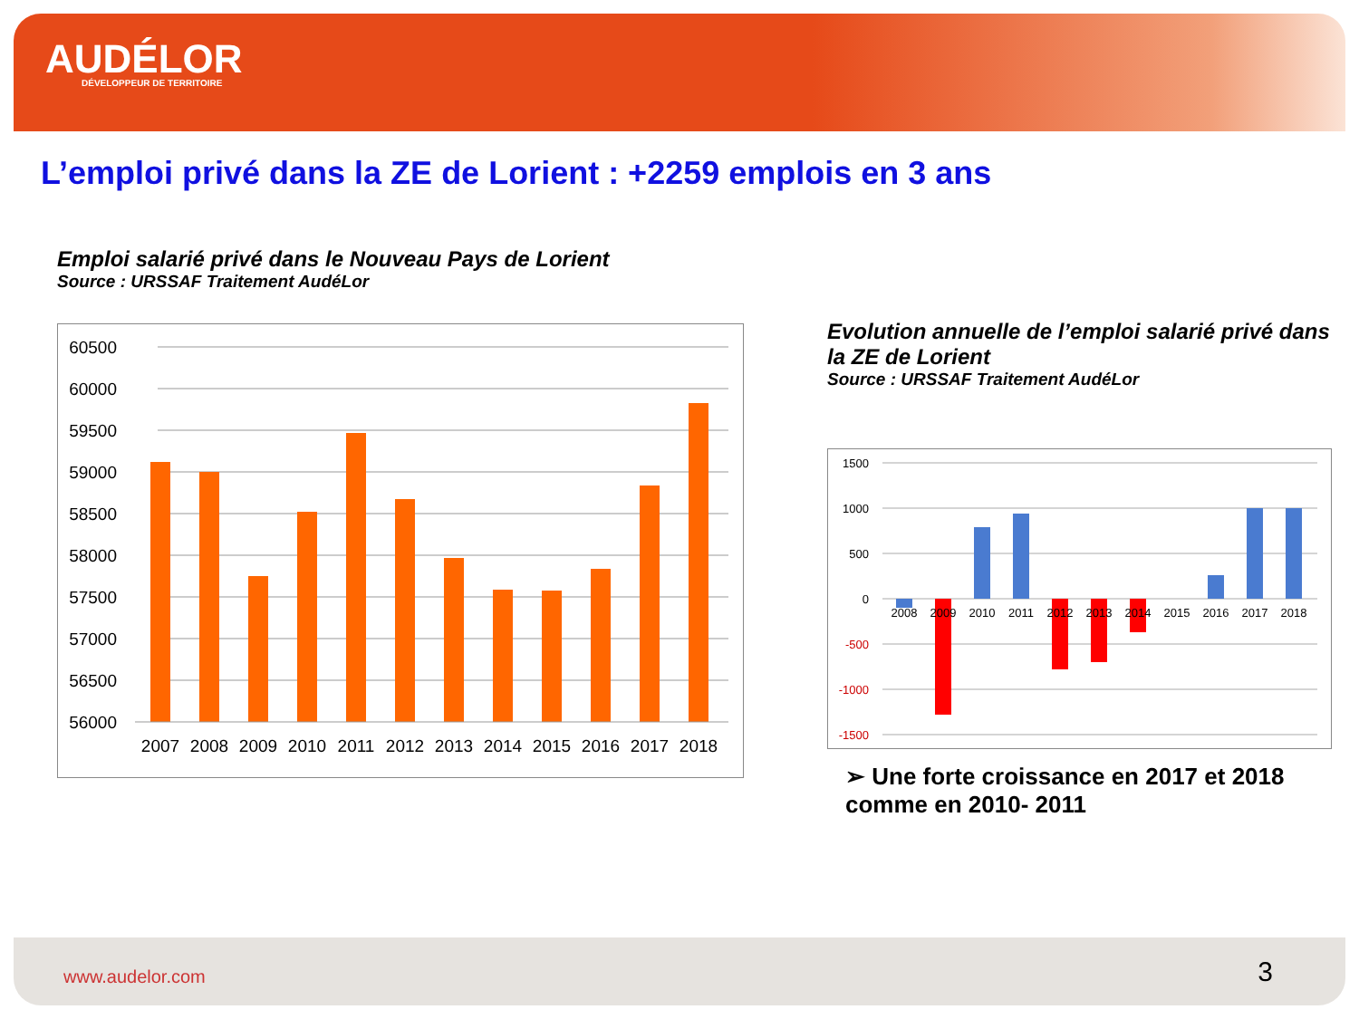AUDÉLOR
DÉVELOPPEUR DE TERRITOIRE
L’emploi privé dans la ZE de Lorient : +2259 emplois en 3 ans
Emploi salarié privé dans le Nouveau Pays de Lorient
Source : URSSAF Traitement AudéLor
60500
60000
59500
59000
58500
58000
57500
57000
56500
56000
2007
2008
2009
2010
2011
2012
2013
2014
2015
2016
2017
2018
Evolution annuelle de l’emploi salarié privé dans la ZE de Lorient
Source : URSSAF Traitement AudéLor
1500
1000
500
0
-500
-1000
-1500
2008
2009
2010
2011
2012
2013
2014
2015
2016
2017
2018
➢ Une forte croissance en 2017 et 2018 comme en 2010- 2011
www.audelor.com 3